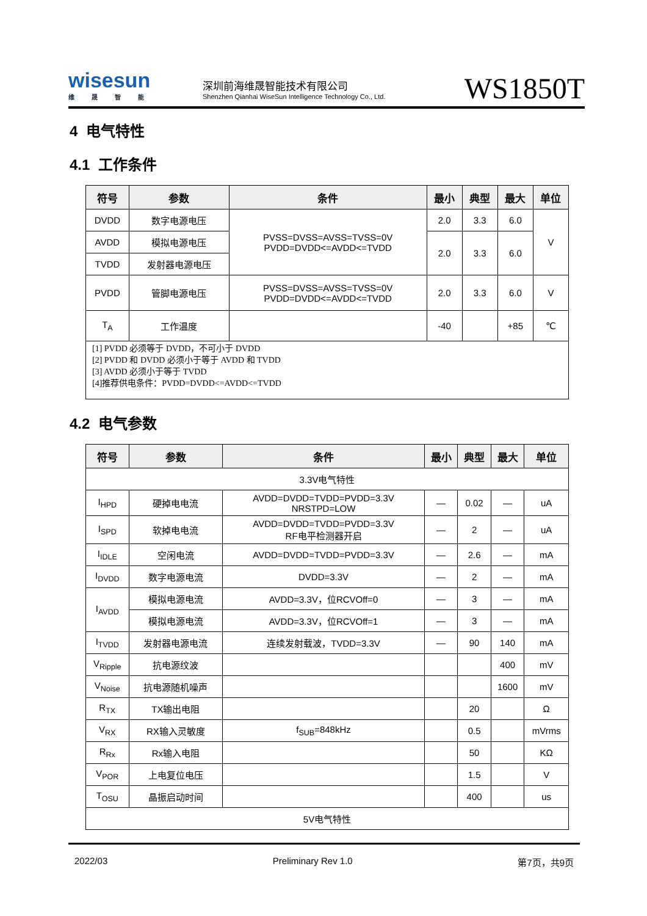wisesun
维晟智能
深圳前海维晟智能技术有限公司
Shenzhen Qianhai WiseSun Intelligence Technology Co., Ltd.
WS1850T
4 电气特性
4.1 工作条件
| 符号 | 参数 | 条件 | 最小 | 典型 | 最大 | 单位 |
| --- | --- | --- | --- | --- | --- | --- |
| DVDD | 数字电源电压 | PVSS=DVSS=AVSS=TVSS=0V PVDD=DVDD<=AVDD<=TVDD | 2.0 | 3.3 | 6.0 | V |
| AVDD | 模拟电源电压 | | 2.0 | 3.3 | 6.0 | |
| TVDD | 发射器电源电压 | | | | | |
| PVDD | 管脚电源电压 | PVSS=DVSS=AVSS=TVSS=0V PVDD=DVDD<=AVDD<=TVDD | 2.0 | 3.3 | 6.0 | V |
| T<sub>A</sub> | 工作温度 | | -40 | | +85 | ℃ |
| [1] PVDD 必须等于 DVDD，不可小于 DVDD [2] PVDD 和 DVDD 必须小于等于 AVDD 和 TVDD [3] AVDD 必须小于等于 TVDD [4]推荐供电条件：PVDD=DVDD<=AVDD<=TVDD | | | | | | |
4.2 电气参数
| 符号 | 参数 | 条件 | 最小 | 典型 | 最大 | 单位 |
| --- | --- | --- | --- | --- | --- | --- |
| 3.3V电气特性 | | | | | | |
| I<sub>HPD</sub> | 硬掉电电流 | AVDD=DVDD=TVDD=PVDD=3.3V NRSTPD=LOW | — | 0.02 | — | uA |
| I<sub>SPD</sub> | 软掉电电流 | AVDD=DVDD=TVDD=PVDD=3.3V RF电平检测器开启 | — | 2 | — | uA |
| I<sub>IDLE</sub> | 空闲电流 | AVDD=DVDD=TVDD=PVDD=3.3V | — | 2.6 | — | mA |
| I<sub>DVDD</sub> | 数字电源电流 | DVDD=3.3V | — | 2 | — | mA |
| I<sub>AVDD</sub> | 模拟电源电流 | AVDD=3.3V，位RCVOff=0 | — | 3 | — | mA |
| | 模拟电源电流 | AVDD=3.3V，位RCVOff=1 | — | 3 | — | mA |
| I<sub>TVDD</sub> | 发射器电源电流 | 连续发射载波，TVDD=3.3V | — | 90 | 140 | mA |
| V<sub>Ripple</sub> | 抗电源纹波 | | | | 400 | mV |
| V<sub>Noise</sub> | 抗电源随机噪声 | | | | 1600 | mV |
| R<sub>TX</sub> | TX输出电阻 | | | 20 | | Ω |
| V<sub>RX</sub> | RX输入灵敏度 | f<sub>SUB</sub>=848kHz | | 0.5 | | mVrms |
| R<sub>Rx</sub> | Rx输入电阻 | | | 50 | | KΩ |
| V<sub>POR</sub> | 上电复位电压 | | | 1.5 | | V |
| T<sub>OSU</sub> | 晶振启动时间 | | | 400 | | us |
| 5V电气特性 | | | | | | |
2022/03 Preliminary Rev 1.0 第7页，共9页